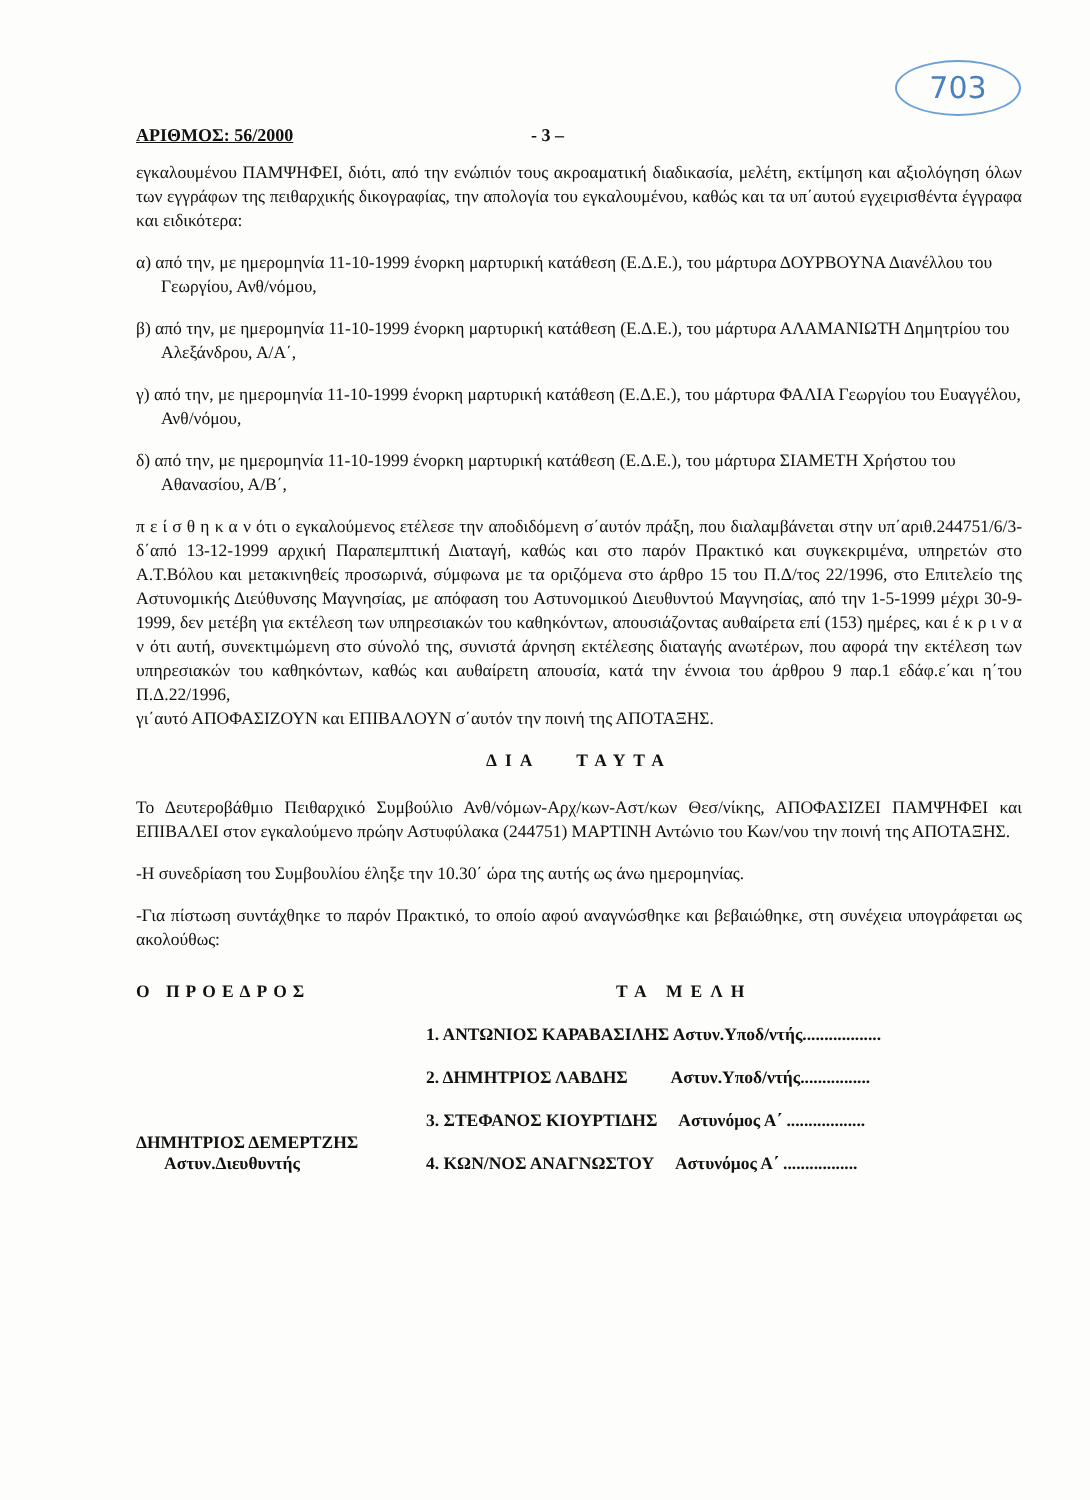703
ΑΡΙΘΜΟΣ: 56/2000 - 3 –
εγκαλουμένου ΠΑΜΨΗΦΕΙ, διότι, από την ενώπιόν τους ακροαματική διαδικασία, μελέτη, εκτίμηση και αξιολόγηση όλων των εγγράφων της πειθαρχικής δικογραφίας, την απολογία του εγκαλουμένου, καθώς και τα υπ΄αυτού εγχειρισθέντα έγγραφα και ειδικότερα:
α) από την, με ημερομηνία 11-10-1999 ένορκη μαρτυρική κατάθεση (Ε.Δ.Ε.), του μάρτυρα ΔΟΥΡΒΟΥΝΑ Διανέλλου του Γεωργίου, Ανθ/νόμου,
β) από την, με ημερομηνία 11-10-1999 ένορκη μαρτυρική κατάθεση (Ε.Δ.Ε.), του μάρτυρα ΑΛΑΜΑΝΙΩΤΗ Δημητρίου του Αλεξάνδρου, Α/Α΄,
γ) από την, με ημερομηνία 11-10-1999 ένορκη μαρτυρική κατάθεση (Ε.Δ.Ε.), του μάρτυρα ΦΑΛΙΑ Γεωργίου του Ευαγγέλου, Ανθ/νόμου,
δ) από την, με ημερομηνία 11-10-1999 ένορκη μαρτυρική κατάθεση (Ε.Δ.Ε.), του μάρτυρα ΣΙΑΜΕΤΗ Χρήστου του Αθανασίου, Α/Β΄,
π ε ί σ θ η κ α ν ότι ο εγκαλούμενος ετέλεσε την αποδιδόμενη σ΄αυτόν πράξη, που διαλαμβάνεται στην υπ΄αριθ.244751/6/3-δ΄από 13-12-1999 αρχική Παραπεμπτική Διαταγή, καθώς και στο παρόν Πρακτικό και συγκεκριμένα, υπηρετών στο Α.Τ.Βόλου και μετακινηθείς προσωρινά, σύμφωνα με τα οριζόμενα στο άρθρο 15 του Π.Δ/τος 22/1996, στο Επιτελείο της Αστυνομικής Διεύθυνσης Μαγνησίας, με απόφαση του Αστυνομικού Διευθυντού Μαγνησίας, από την 1-5-1999 μέχρι 30-9-1999, δεν μετέβη για εκτέλεση των υπηρεσιακών του καθηκόντων, απουσιάζοντας αυθαίρετα επί (153) ημέρες, και έ κ ρ ι ν α ν ότι αυτή, συνεκτιμώμενη στο σύνολό της, συνιστά άρνηση εκτέλεσης διαταγής ανωτέρων, που αφορά την εκτέλεση των υπηρεσιακών του καθηκόντων, καθώς και αυθαίρετη απουσία, κατά την έννοια του άρθρου 9 παρ.1 εδάφ.ε΄και η΄του Π.Δ.22/1996,
γι΄αυτό ΑΠΟΦΑΣΙΖΟΥΝ και ΕΠΙΒΑΛΟΥΝ σ΄αυτόν την ποινή της ΑΠΟΤΑΞΗΣ.
ΔΙΑ ΤΑΥΤΑ
Το Δευτεροβάθμιο Πειθαρχικό Συμβούλιο Ανθ/νόμων-Αρχ/κων-Αστ/κων Θεσ/νίκης, ΑΠΟΦΑΣΙΖΕΙ ΠΑΜΨΗΦΕΙ και ΕΠΙΒΑΛΕΙ στον εγκαλούμενο πρώην Αστυφύλακα (244751) ΜΑΡΤΙΝΗ Αντώνιο του Κων/νου την ποινή της ΑΠΟΤΑΞΗΣ.
-Η συνεδρίαση του Συμβουλίου έληξε την 10.30΄ ώρα της αυτής ως άνω ημερομηνίας.
-Για πίστωση συντάχθηκε το παρόν Πρακτικό, το οποίο αφού αναγνώσθηκε και βεβαιώθηκε, στη συνέχεια υπογράφεται ως ακολούθως:
Ο ΠΡΟΕΔΡΟΣ
ΔΗΜΗΤΡΙΟΣ ΔΕΜΕΡΤΖΗΣ
Αστυν.Διευθυντής
ΤΑ ΜΕΛΗ
1. ΑΝΤΩΝΙΟΣ ΚΑΡΑΒΑΣΙΛΗΣ Αστυν.Υποδ/ντής..................
2. ΔΗΜΗΤΡΙΟΣ ΛΑΒΔΗΣ Αστυν.Υποδ/ντής................
3. ΣΤΕΦΑΝΟΣ ΚΙΟΥΡΤΙΔΗΣ Αστυνόμος Α΄ ..................
4. ΚΩΝ/ΝΟΣ ΑΝΑΓΝΩΣΤΟΥ Αστυνόμος Α΄ .................